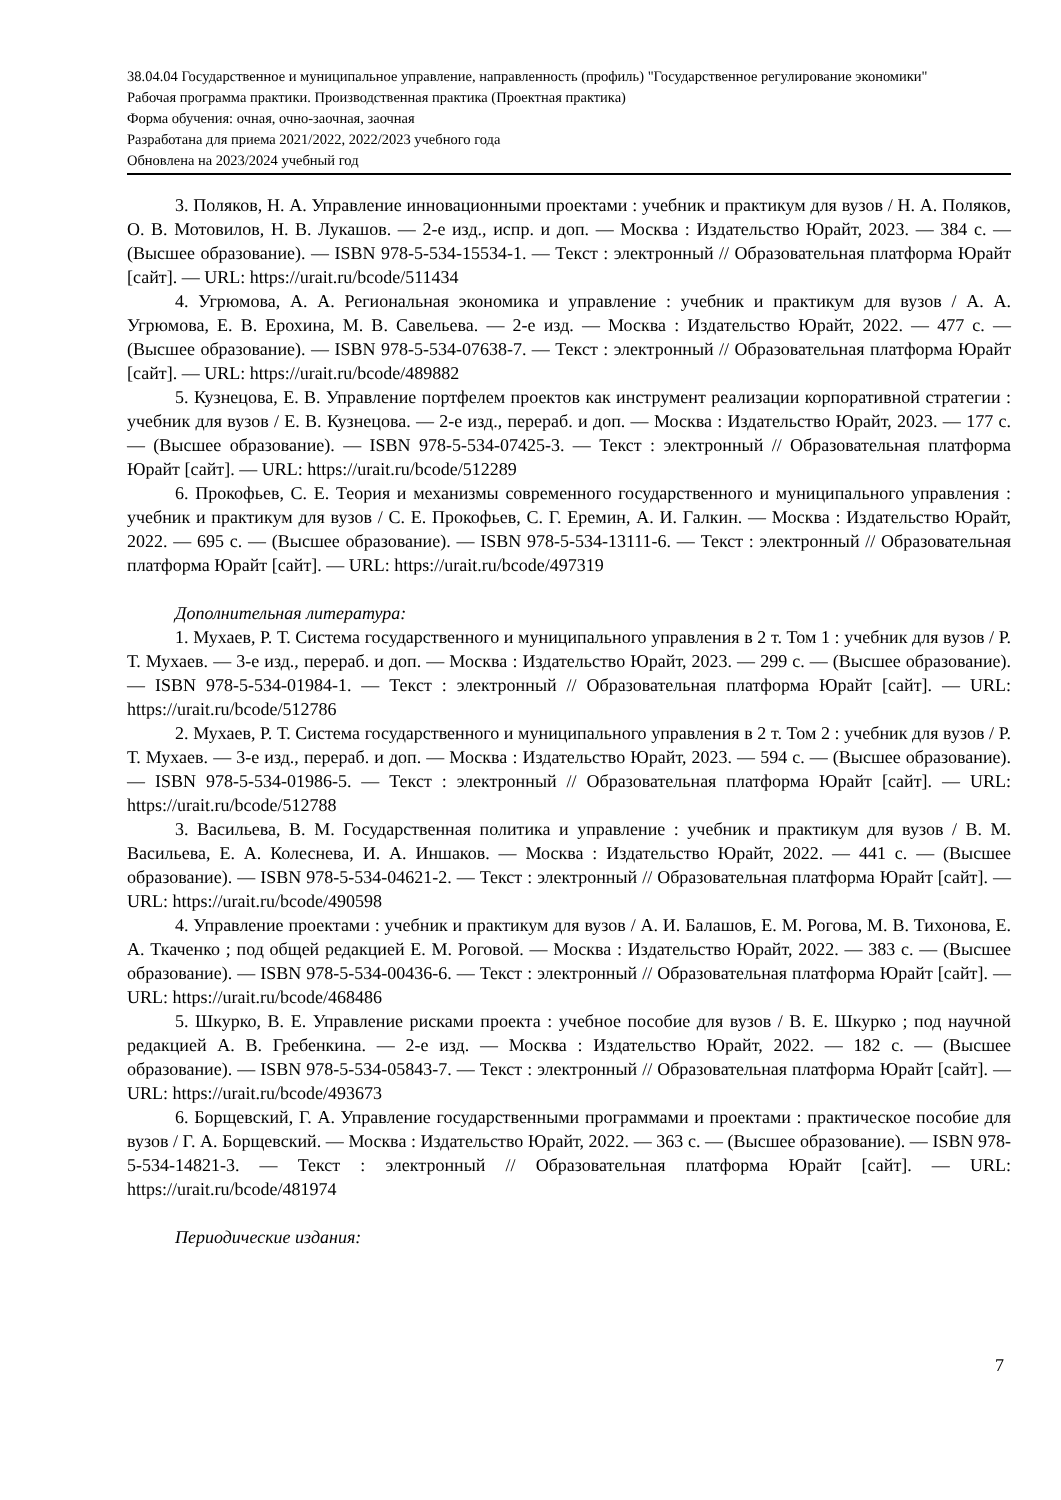38.04.04 Государственное и муниципальное управление, направленность (профиль) "Государственное регулирование экономики"
Рабочая программа практики. Производственная практика (Проектная практика)
Форма обучения: очная, очно-заочная, заочная
Разработана для приема 2021/2022, 2022/2023 учебного года
Обновлена на 2023/2024 учебный год
3. Поляков, Н. А. Управление инновационными проектами : учебник и практикум для вузов / Н. А. Поляков, О. В. Мотовилов, Н. В. Лукашов. — 2-е изд., испр. и доп. — Москва : Издательство Юрайт, 2023. — 384 с. — (Высшее образование). — ISBN 978-5-534-15534-1. — Текст : электронный // Образовательная платформа Юрайт [сайт]. — URL: https://urait.ru/bcode/511434
4. Угрюмова, А. А. Региональная экономика и управление : учебник и практикум для вузов / А. А. Угрюмова, Е. В. Ерохина, М. В. Савельева. — 2-е изд. — Москва : Издательство Юрайт, 2022. — 477 с. — (Высшее образование). — ISBN 978-5-534-07638-7. — Текст : электронный // Образовательная платформа Юрайт [сайт]. — URL: https://urait.ru/bcode/489882
5. Кузнецова, Е. В. Управление портфелем проектов как инструмент реализации корпоративной стратегии : учебник для вузов / Е. В. Кузнецова. — 2-е изд., перераб. и доп. — Москва : Издательство Юрайт, 2023. — 177 с. — (Высшее образование). — ISBN 978-5-534-07425-3. — Текст : электронный // Образовательная платформа Юрайт [сайт]. — URL: https://urait.ru/bcode/512289
6. Прокофьев, С. Е. Теория и механизмы современного государственного и муниципального управления : учебник и практикум для вузов / С. Е. Прокофьев, С. Г. Еремин, А. И. Галкин. — Москва : Издательство Юрайт, 2022. — 695 с. — (Высшее образование). — ISBN 978-5-534-13111-6. — Текст : электронный // Образовательная платформа Юрайт [сайт]. — URL: https://urait.ru/bcode/497319
Дополнительная литература:
1. Мухаев, Р. Т. Система государственного и муниципального управления в 2 т. Том 1 : учебник для вузов / Р. Т. Мухаев. — 3-е изд., перераб. и доп. — Москва : Издательство Юрайт, 2023. — 299 с. — (Высшее образование). — ISBN 978-5-534-01984-1. — Текст : электронный // Образовательная платформа Юрайт [сайт]. — URL: https://urait.ru/bcode/512786
2. Мухаев, Р. Т. Система государственного и муниципального управления в 2 т. Том 2 : учебник для вузов / Р. Т. Мухаев. — 3-е изд., перераб. и доп. — Москва : Издательство Юрайт, 2023. — 594 с. — (Высшее образование). — ISBN 978-5-534-01986-5. — Текст : электронный // Образовательная платформа Юрайт [сайт]. — URL: https://urait.ru/bcode/512788
3. Васильева, В. М. Государственная политика и управление : учебник и практикум для вузов / В. М. Васильева, Е. А. Колеснева, И. А. Иншаков. — Москва : Издательство Юрайт, 2022. — 441 с. — (Высшее образование). — ISBN 978-5-534-04621-2. — Текст : электронный // Образовательная платформа Юрайт [сайт]. — URL: https://urait.ru/bcode/490598
4. Управление проектами : учебник и практикум для вузов / А. И. Балашов, Е. М. Рогова, М. В. Тихонова, Е. А. Ткаченко ; под общей редакцией Е. М. Роговой. — Москва : Издательство Юрайт, 2022. — 383 с. — (Высшее образование). — ISBN 978-5-534-00436-6. — Текст : электронный // Образовательная платформа Юрайт [сайт]. — URL: https://urait.ru/bcode/468486
5. Шкурко, В. Е. Управление рисками проекта : учебное пособие для вузов / В. Е. Шкурко ; под научной редакцией А. В. Гребенкина. — 2-е изд. — Москва : Издательство Юрайт, 2022. — 182 с. — (Высшее образование). — ISBN 978-5-534-05843-7. — Текст : электронный // Образовательная платформа Юрайт [сайт]. — URL: https://urait.ru/bcode/493673
6. Борщевский, Г. А. Управление государственными программами и проектами : практическое пособие для вузов / Г. А. Борщевский. — Москва : Издательство Юрайт, 2022. — 363 с. — (Высшее образование). — ISBN 978-5-534-14821-3. — Текст : электронный // Образовательная платформа Юрайт [сайт]. — URL: https://urait.ru/bcode/481974
Периодические издания:
7